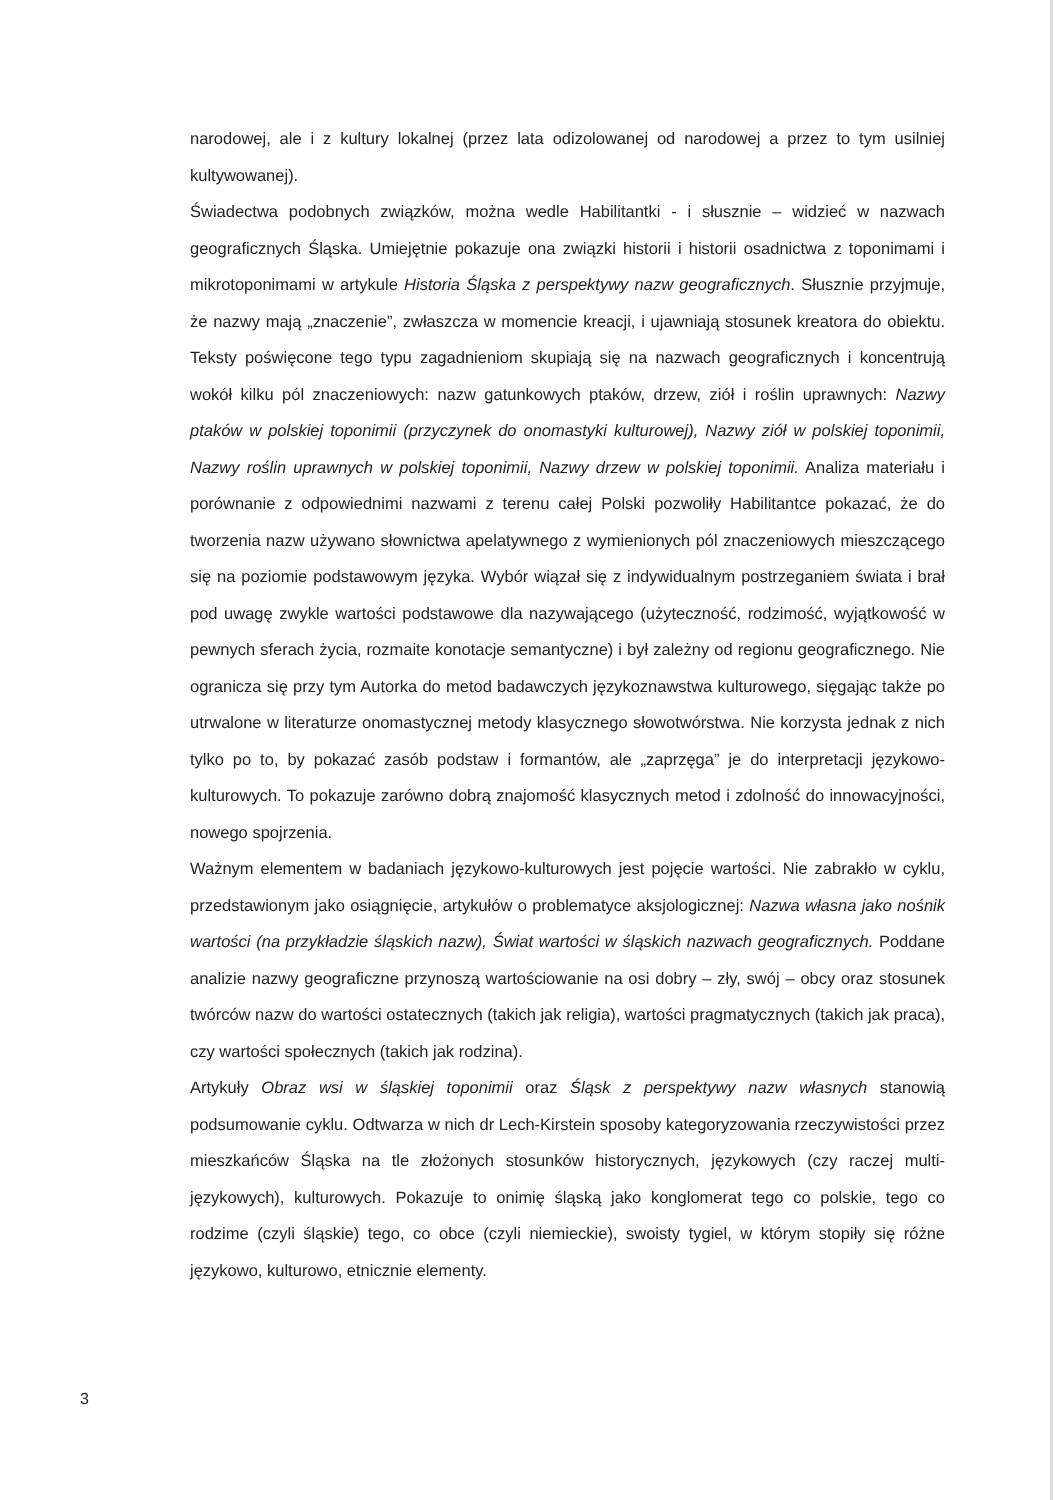narodowej, ale i z kultury lokalnej (przez lata odizolowanej od narodowej a przez to tym usilniej kultywowanej).
Świadectwa podobnych związków, można wedle Habilitantki - i słusznie – widzieć w nazwach geograficznych Śląska. Umiejętnie pokazuje ona związki historii i historii osadnictwa z toponimami i mikrotoponimami w artykule Historia Śląska z perspektywy nazw geograficznych. Słusznie przyjmuje, że nazwy mają „znaczenie”, zwłaszcza w momencie kreacji, i ujawniają stosunek kreatora do obiektu. Teksty poświęcone tego typu zagadnieniom skupiają się na nazwach geograficznych i koncentrują wokół kilku pól znaczeniowych: nazw gatunkowych ptaków, drzew, ziół i roślin uprawnych: Nazwy ptaków w polskiej toponimii (przyczynek do onomastyki kulturowej), Nazwy ziół w polskiej toponimii, Nazwy roślin uprawnych w polskiej toponimii, Nazwy drzew w polskiej toponimii. Analiza materiału i porównanie z odpowiednimi nazwami z terenu całej Polski pozwoliły Habilitantce pokazać, że do tworzenia nazw używano słownictwa apelatywnego z wymienionych pól znaczeniowych mieszczącego się na poziomie podstawowym języka. Wybór wiązał się z indywidualnym postrzeganiem świata i brał pod uwagę zwykle wartości podstawowe dla nazywającego (użyteczność, rodzimość, wyjątkowość w pewnych sferach życia, rozmaite konotacje semantyczne) i był zależny od regionu geograficznego. Nie ogranicza się przy tym Autorka do metod badawczych językoznawstwa kulturowego, sięgając także po utrwalone w literaturze onomastycznej metody klasycznego słowotwórstwa. Nie korzysta jednak z nich tylko po to, by pokazać zasób podstaw i formantów, ale „zaprzęga” je do interpretacji językowo-kulturowych. To pokazuje zarówno dobrą znajomość klasycznych metod i zdolność do innowacyjności, nowego spojrzenia.
Ważnym elementem w badaniach językowo-kulturowych jest pojęcie wartości. Nie zabrakło w cyklu, przedstawionym jako osiągnięcie, artykułów o problematyce aksjologicznej: Nazwa własna jako nośnik wartości (na przykładzie śląskich nazw), Świat wartości w śląskich nazwach geograficznych. Poddane analizie nazwy geograficzne przynoszą wartościowanie na osi dobry – zły, swój – obcy oraz stosunek twórców nazw do wartości ostatecznych (takich jak religia), wartości pragmatycznych (takich jak praca), czy wartości społecznych (takich jak rodzina).
Artykuły Obraz wsi w śląskiej toponimii oraz Śląsk z perspektywy nazw własnych stanowią podsumowanie cyklu. Odtwarza w nich dr Lech-Kirstein sposoby kategoryzowania rzeczywistości przez mieszkańców Śląska na tle złożonych stosunków historycznych, językowych (czy raczej multi-językowych), kulturowych. Pokazuje to onimię śląską jako konglomerat tego co polskie, tego co rodzime (czyli śląskie) tego, co obce (czyli niemieckie), swoisty tygiel, w którym stopiły się różne językowo, kulturowo, etnicznie elementy.
3